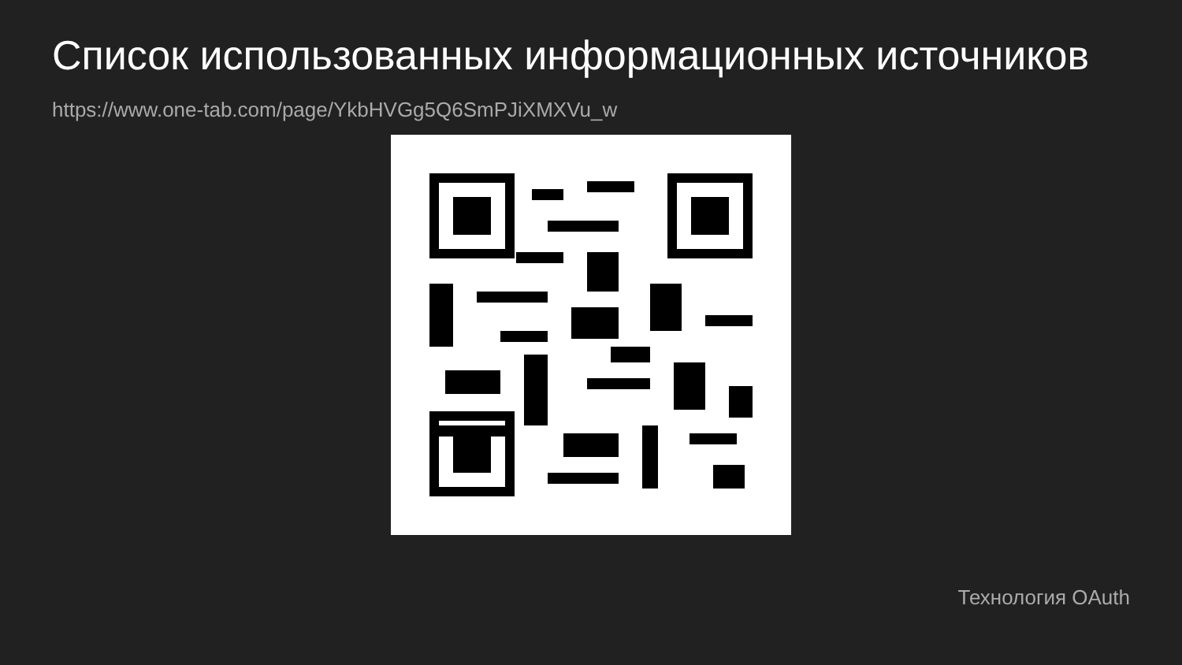Список использованных информационных источников
https://www.one-tab.com/page/YkbHVGg5Q6SmPJiXMXVu_w
Технология OAuth